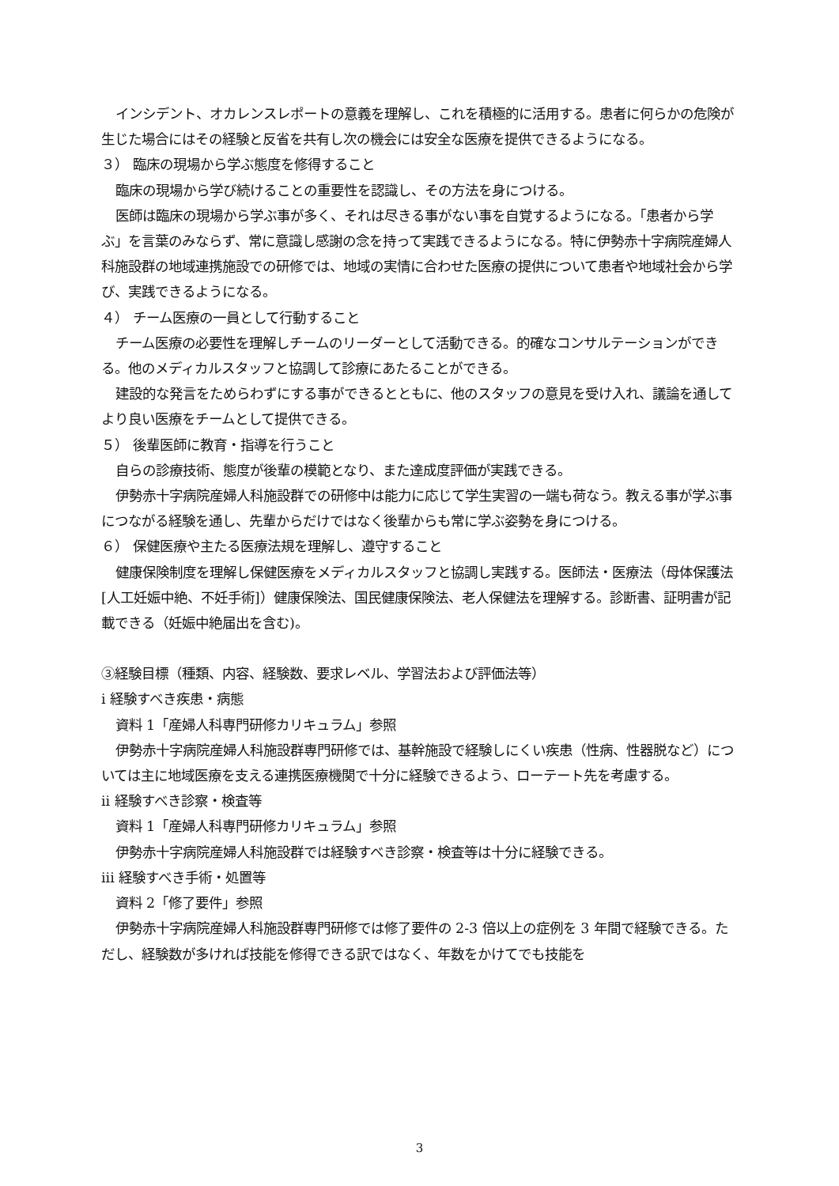インシデント、オカレンスレポートの意義を理解し、これを積極的に活用する。患者に何らかの危険が生じた場合にはその経験と反省を共有し次の機会には安全な医療を提供できるようになる。
３） 臨床の現場から学ぶ態度を修得すること
臨床の現場から学び続けることの重要性を認識し、その方法を身につける。
医師は臨床の現場から学ぶ事が多く、それは尽きる事がない事を自覚するようになる。「患者から学ぶ」を言葉のみならず、常に意識し感謝の念を持って実践できるようになる。特に伊勢赤十字病院産婦人科施設群の地域連携施設での研修では、地域の実情に合わせた医療の提供について患者や地域社会から学び、実践できるようになる。
４） チーム医療の一員として行動すること
チーム医療の必要性を理解しチームのリーダーとして活動できる。的確なコンサルテーションができる。他のメディカルスタッフと協調して診療にあたることができる。
建設的な発言をためらわずにする事ができるとともに、他のスタッフの意見を受け入れ、議論を通してより良い医療をチームとして提供できる。
５） 後輩医師に教育・指導を行うこと
自らの診療技術、態度が後輩の模範となり、また達成度評価が実践できる。
伊勢赤十字病院産婦人科施設群での研修中は能力に応じて学生実習の一端も荷なう。教える事が学ぶ事につながる経験を通し、先輩からだけではなく後輩からも常に学ぶ姿勢を身につける。
６） 保健医療や主たる医療法規を理解し、遵守すること
健康保険制度を理解し保健医療をメディカルスタッフと協調し実践する。医師法・医療法（母体保護法[人工妊娠中絶、不妊手術]）健康保険法、国民健康保険法、老人保健法を理解する。診断書、証明書が記載できる（妊娠中絶届出を含む)。
③経験目標（種類、内容、経験数、要求レベル、学習法および評価法等）
i 経験すべき疾患・病態
資料 1「産婦人科専門研修カリキュラム」参照
伊勢赤十字病院産婦人科施設群専門研修では、基幹施設で経験しにくい疾患（性病、性器脱など）については主に地域医療を支える連携医療機関で十分に経験できるよう、ローテート先を考慮する。
ii 経験すべき診察・検査等
資料 1「産婦人科専門研修カリキュラム」参照
伊勢赤十字病院産婦人科施設群では経験すべき診察・検査等は十分に経験できる。
iii 経験すべき手術・処置等
資料 2「修了要件」参照
伊勢赤十字病院産婦人科施設群専門研修では修了要件の 2-3 倍以上の症例を 3 年間で経験できる。ただし、経験数が多ければ技能を修得できる訳ではなく、年数をかけてでも技能を
3